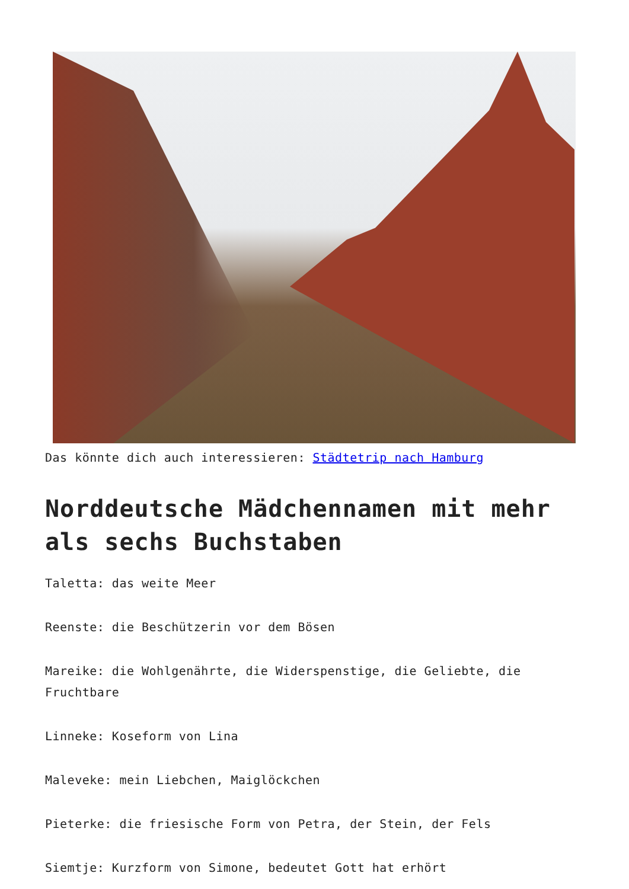Das könnte dich auch interessieren: Städtetrip nach Hamburg
Norddeutsche Mädchennamen mit mehr als sechs Buchstaben
Taletta: das weite Meer
Reenste: die Beschützerin vor dem Bösen
Mareike: die Wohlgenährte, die Widerspenstige, die Geliebte, die Fruchtbare
Linneke: Koseform von Lina
Maleveke: mein Liebchen, Maiglöckchen
Pieterke: die friesische Form von Petra, der Stein, der Fels
Siemtje: Kurzform von Simone, bedeutet Gott hat erhört